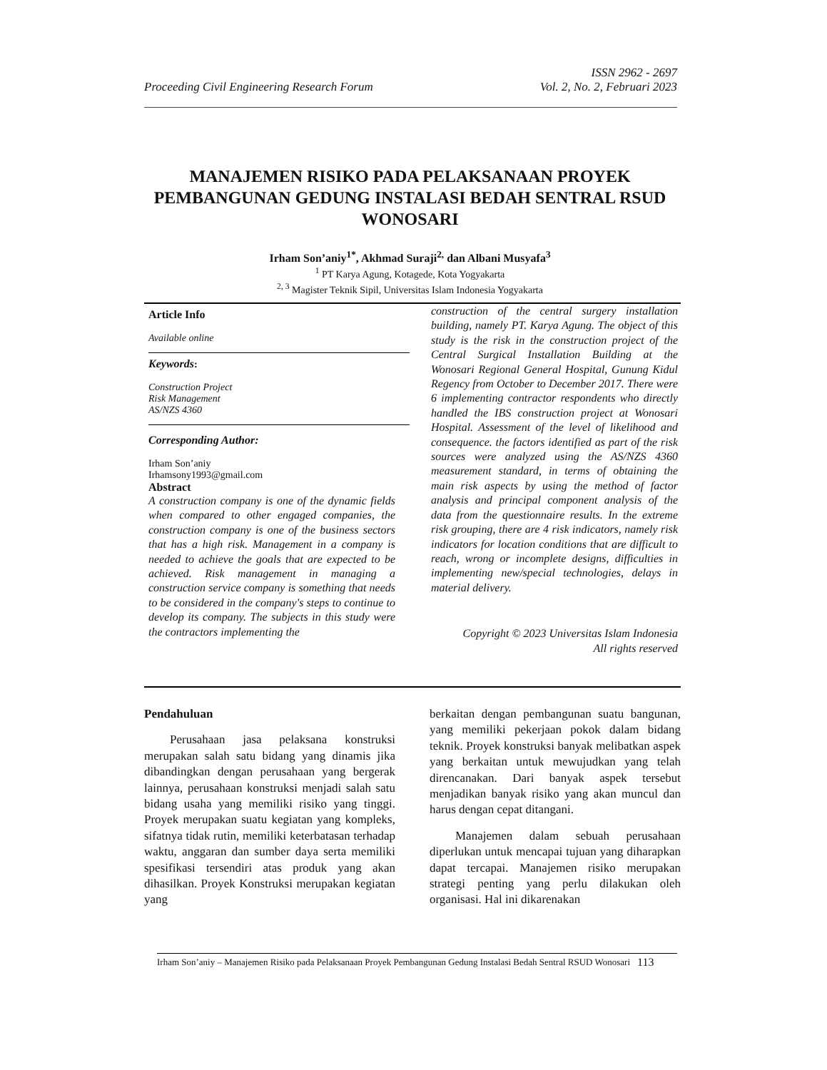Proceeding Civil Engineering Research Forum
ISSN 2962 - 2697
Vol. 2, No. 2, Februari 2023
MANAJEMEN RISIKO PADA PELAKSANAAN PROYEK PEMBANGUNAN GEDUNG INSTALASI BEDAH SENTRAL RSUD WONOSARI
Irham Son’aniy<sup>1*</sup>, Akhmad Suraji<sup>2,</sup> dan Albani Musyafa<sup>3</sup>
<sup>1</sup> PT Karya Agung, Kotagede, Kota Yogyakarta
<sup>2, 3</sup> Magister Teknik Sipil, Universitas Islam Indonesia Yogyakarta
Article Info
Available online
Keywords:
Construction Project
Risk Management
AS/NZS 4360
Corresponding Author:
Irham Son’aniy
Irhamsony1993@gmail.com
Abstract
A construction company is one of the dynamic fields when compared to other engaged companies, the construction company is one of the business sectors that has a high risk. Management in a company is needed to achieve the goals that are expected to be achieved. Risk management in managing a construction service company is something that needs to be considered in the company's steps to continue to develop its company. The subjects in this study were the contractors implementing the
construction of the central surgery installation building, namely PT. Karya Agung. The object of this study is the risk in the construction project of the Central Surgical Installation Building at the Wonosari Regional General Hospital, Gunung Kidul Regency from October to December 2017. There were 6 implementing contractor respondents who directly handled the IBS construction project at Wonosari Hospital. Assessment of the level of likelihood and consequence. the factors identified as part of the risk sources were analyzed using the AS/NZS 4360 measurement standard, in terms of obtaining the main risk aspects by using the method of factor analysis and principal component analysis of the data from the questionnaire results. In the extreme risk grouping, there are 4 risk indicators, namely risk indicators for location conditions that are difficult to reach, wrong or incomplete designs, difficulties in implementing new/special technologies, delays in material delivery.
Copyright © 2023 Universitas Islam Indonesia
All rights reserved
Pendahuluan
Perusahaan jasa pelaksana konstruksi merupakan salah satu bidang yang dinamis jika dibandingkan dengan perusahaan yang bergerak lainnya, perusahaan konstruksi menjadi salah satu bidang usaha yang memiliki risiko yang tinggi. Proyek merupakan suatu kegiatan yang kompleks, sifatnya tidak rutin, memiliki keterbatasan terhadap waktu, anggaran dan sumber daya serta memiliki spesifikasi tersendiri atas produk yang akan dihasilkan. Proyek Konstruksi merupakan kegiatan yang
berkaitan dengan pembangunan suatu bangunan, yang memiliki pekerjaan pokok dalam bidang teknik. Proyek konstruksi banyak melibatkan aspek yang berkaitan untuk mewujudkan yang telah direncanakan. Dari banyak aspek tersebut menjadikan banyak risiko yang akan muncul dan harus dengan cepat ditangani.
Manajemen dalam sebuah perusahaan diperlukan untuk mencapai tujuan yang diharapkan dapat tercapai. Manajemen risiko merupakan strategi penting yang perlu dilakukan oleh organisasi. Hal ini dikarenakan
Irham Son’aniy – Manajemen Risiko pada Pelaksanaan Proyek Pembangunan Gedung Instalasi Bedah Sentral RSUD Wonosari
113